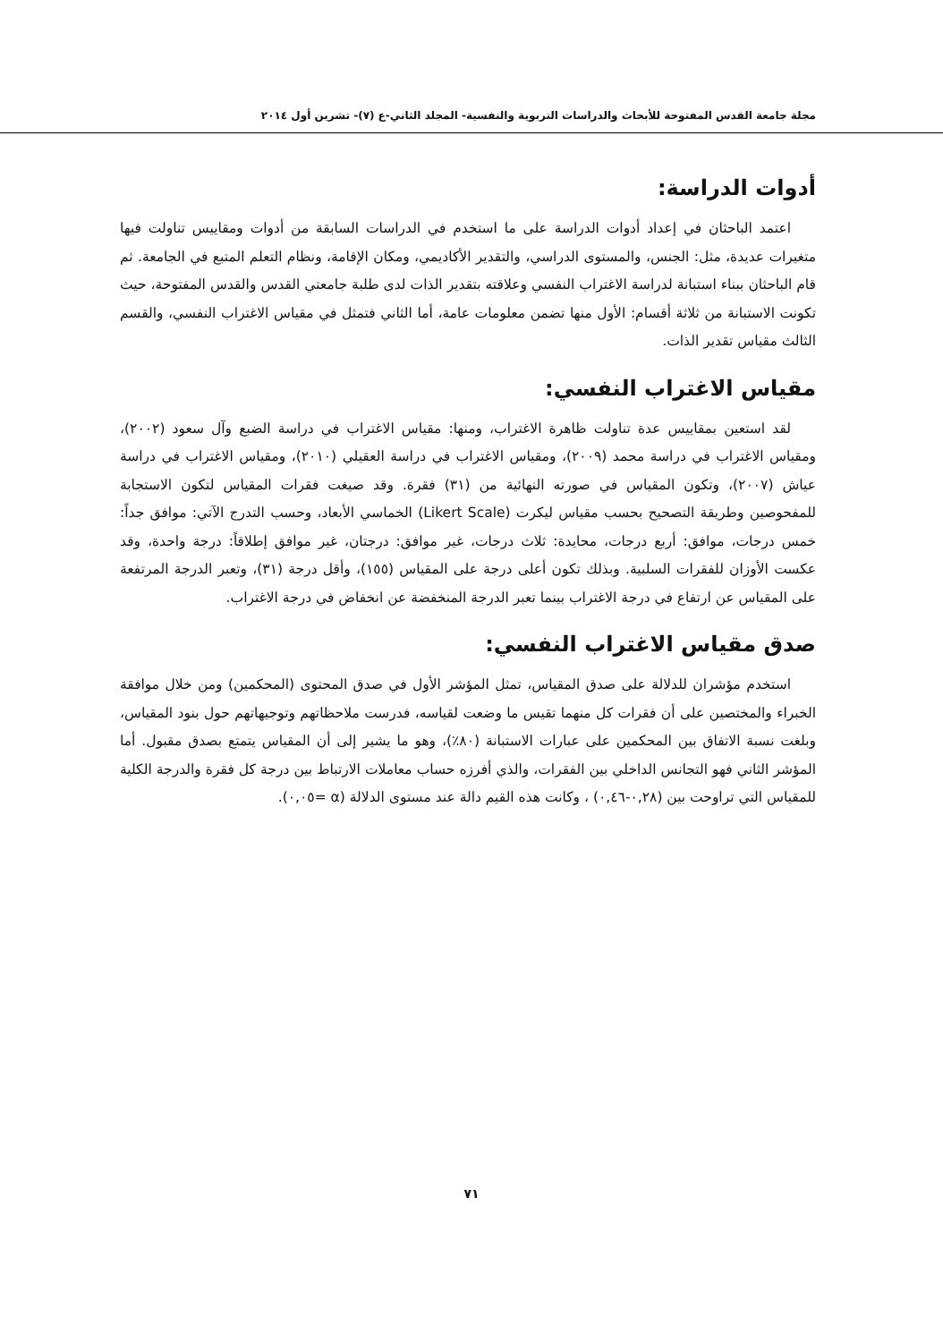مجلة جامعة القدس المفتوحة للأبحاث والدراسات التربوية والنفسية- المجلد الثاني-ع (٧)- تشرين أول ٢٠١٤
أدوات الدراسة:
اعتمد الباحثان في إعداد أدوات الدراسة على ما استخدم في الدراسات السابقة من أدوات ومقاييس تناولت فيها متغيرات عديدة، مثل: الجنس، والمستوى الدراسي، والتقدير الأكاديمي، ومكان الإقامة، ونظام التعلم المتبع في الجامعة. ثم قام الباحثان ببناء استبانة لدراسة الاغتراب النفسي وعلاقته بتقدير الذات لدى طلبة جامعتي القدس والقدس المفتوحة، حيث تكونت الاستبانة من ثلاثة أقسام: الأول منها تضمن معلومات عامة، أما الثاني فتمثل في مقياس الاغتراب النفسي، والقسم الثالث مقياس تقدير الذات.
مقياس الاغتراب النفسي:
لقد استعين بمقاييس عدة تناولت ظاهرة الاغتراب، ومنها: مقياس الاغتراب في دراسة الضبع وآل سعود (٢٠٠٢)، ومقياس الاغتراب في دراسة محمد (٢٠٠٩)، ومقياس الاغتراب في دراسة العقيلي (٢٠١٠)، ومقياس الاغتراب في دراسة عياش (٢٠٠٧)، وتكون المقياس في صورته النهائية من (٣١) فقرة. وقد صيغت فقرات المقياس لتكون الاستجابة للمفحوصين وطريقة التصحيح بحسب مقياس ليكرت (Likert Scale) الخماسي الأبعاد، وحسب التدرج الآتي: موافق جداً: خمس درجات، موافق: أربع درجات، محايدة: ثلاث درجات، غير موافق: درجتان، غير موافق إطلاقاً: درجة واحدة، وقد عكست الأوزان للفقرات السلبية. وبذلك تكون أعلى درجة على المقياس (١٥٥)، وأقل درجة (٣١)، وتعبر الدرجة المرتفعة على المقياس عن ارتفاع في درجة الاغتراب بينما تعبر الدرجة المنخفضة عن انخفاض في درجة الاغتراب.
صدق مقياس الاغتراب النفسي:
استخدم مؤشران للدلالة على صدق المقياس، تمثل المؤشر الأول في صدق المحتوى (المحكمين) ومن خلال موافقة الخبراء والمختصين على أن فقرات كل منهما تقيس ما وضعت لقياسه، فدرست ملاحظاتهم وتوجيهاتهم حول بنود المقياس، وبلغت نسبة الاتفاق بين المحكمين على عبارات الاستبانة (٨٠٪)، وهو ما يشير إلى أن المقياس يتمتع بصدق مقبول. أما المؤشر الثاني فهو التجانس الداخلي بين الفقرات، والذي أفرزه حساب معاملات الارتباط بين درجة كل فقرة والدرجة الكلية للمقياس التي تراوحت بين (٠,٢٨-٠,٤٦) ، وكانت هذه القيم دالة عند مستوى الدلالة (α =٠,٠٥).
٧١